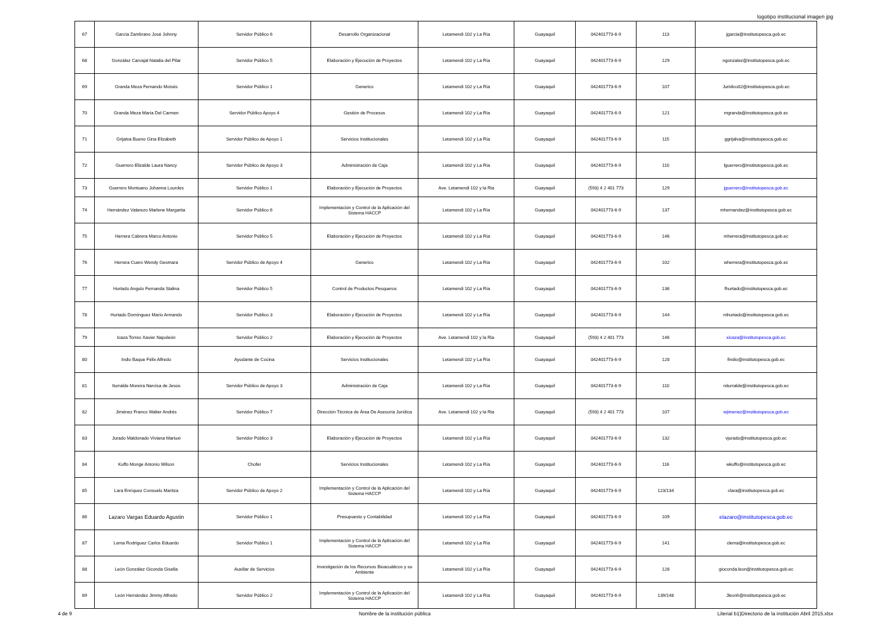logotipo institucional imagen jpg
| 67 | García Zambrano José Johnny | Servidor Público 6 | Desarrollo Organizacional | Letamendi 102 y La Ría | Guayaquil | 042401773-6-9 | 113 | jgarcia@institutopesca.gob.ec |
| 68 | González Carvajal Natalia del Pilar | Servidor Público 5 | Elaboración y Ejecución de Proyectos | Letamendi 102 y La Ría | Guayaquil | 042401773-6-9 | 129 | ngonzalez@institutopesca.gob.ec |
| 69 | Granda Meza Fernando Moisés | Servidor Público 1 | Generico | Letamendi 102 y La Ría | Guayaquil | 042401773-6-9 | 107 | Juridico02@institutopesca.gob.ec |
| 70 | Granda Meza María Del Carmen | Servidor Público Apoyo 4 | Gestión de Procesos | Letamendi 102 y La Ría | Guayaquil | 042401773-6-9 | 121 | mgranda@institutopesca.gob.ec |
| 71 | Grijalva Bueno Gina Elizabeth | Servidor Público de Apoyo 1 | Servicios Institucionales | Letamendi 102 y La Ría | Guayaquil | 042401773-6-9 | 115 | ggrijalva@institutopesca.gob.ec |
| 72 | Guerrero Elizalde Laura Nancy | Servidor Público de Apoyo 3 | Administración de Caja | Letamendi 102 y La Ría | Guayaquil | 042401773-6-9 | 110 | lguerrero@institutopesca.gob.ec |
| 73 | Guerrero Montuano Johanna Lourdes | Servidor Público 1 | Elaboración y Ejecución de Proyectos | Ave. Letamendi 102 y la Ria | Guayaquil | (593) 4 2 401 773 | 129 | jguerrero@institutopesca.gob.ec |
| 74 | Hernández Valarezo Marlene Margarita | Servidor Público 6 | Implementación y Control de la Aplicación del Sistema HACCP | Letamendi 102 y La Ría | Guayaquil | 042401773-6-9 | 137 | mhernandez@institutopesca.gob.ec |
| 75 | Herrera Cabrera Marco Antonio | Servidor Público 5 | Elaboración y Ejecución de Proyectos | Letamendi 102 y La Ría | Guayaquil | 042401773-6-9 | 146 | mherrera@institutopesca.gob.ec |
| 76 | Herrera Cuero Wendy Geomara | Servidor Público de Apoyo 4 | Generico | Letamendi 102 y La Ría | Guayaquil | 042401773-6-9 | 102 | wherrera@institutopesca.gob.ec |
| 77 | Hurtado Angulo Fernanda Stalina | Servidor Público 5 | Control de Productos Pesqueros | Letamendi 102 y La Ría | Guayaquil | 042401773-6-9 | 136 | fhurtado@institutopesca.gob.ec |
| 78 | Hurtado Domínguez Mario Armando | Servidor Publico 3 | Elaboración y Ejecución de Proyectos | Letamendi 102 y La Ría | Guayaquil | 042401773-6-9 | 144 | mhurtado@institutopesca.gob.ec |
| 79 | Icaza Torres Xavier Napoleón | Servidor Público 2 | Elaboración y Ejecución de Proyectos | Ave. Letamendi 102 y la Ria | Guayaquil | (593) 4 2 401 773 | 146 | xicaza@institutopesca.gob.ec |
| 80 | Indio Baque Félix Alfredo | Ayudante de Cocina | Servicios Institucionales | Letamendi 102 y La Ría | Guayaquil | 042401773-6-9 | 128 | findio@institutopesca.gob.ec |
| 81 | Iturralde Moreira Narcisa de Jesús | Servidor Público de Apoyo 3 | Administración de Caja | Letamendi 102 y La Ría | Guayaquil | 042401773-6-9 | 110 | niturralde@institutopesca.gob.ec |
| 82 | Jiménez Franco Walter Andrés | Servidor Público 7 | Dirección Técnica de Área De Asesoría Jurídica | Ave. Letamendi 102 y la Ria | Guayaquil | (593) 4 2 401 773 | 107 | wjimenez@institutopesca.gob.ec |
| 83 | Jurado Maldonado Viviana Mariuxi | Servidor Público 3 | Elaboración y Ejecución de Proyectos | Letamendi 102 y La Ría | Guayaquil | 042401773-6-9 | 132 | vjurado@institutopesca.gob.ec |
| 84 | Kuffo Monge Antonio Wilson | Chofer | Servicios Institucionales | Letamendi 102 y La Ría | Guayaquil | 042401773-6-9 | 116 | wkuffo@institutopesca.gob.ec |
| 85 | Lara Enríquez Consuelo Maritza | Servidor Público de Apoyo 2 | Implementación y Control de la Aplicación del Sistema HACCP | Letamendi 102 y La Ría | Guayaquil | 042401773-6-9 | 123/134 | clara@institutopesca.gob.ec |
| 86 | Lazaro Vargas Eduardo Agustin | Servidor Público 1 | Presupuesto y Contabilidad | Letamendi 102 y La Ría | Guayaquil | 042401773-6-9 | 109 | elazaro@institutopesca.gob.ec |
| 87 | Lema Rodriguez Carlos Eduardo | Servidor Público 1 | Implementación y Control de la Aplicación del Sistema HACCP | Letamendi 102 y La Ría | Guayaquil | 042401773-6-9 | 141 | clema@institutopesca.gob.ec |
| 88 | León González Giconda Gisella | Auxiliar de Servicios | Investigación de los Recursos Bioacuáticos y su Ambiente | Letamendi 102 y La Ría | Guayaquil | 042401773-6-9 | 128 | gioconda.leon@institutopesca.gob.ec |
| 89 | León Hernández Jimmy Alfredo | Servidor Público 2 | Implementación y Control de la Aplicación del Sistema HACCP | Letamendi 102 y La Ría | Guayaquil | 042401773-6-9 | 139/148 | Jleonh@institutopesca.gob.ec |
4 de 9 Nombre de la institución pública Literial b1)Directorio de la institución Abril 2015.xlsx